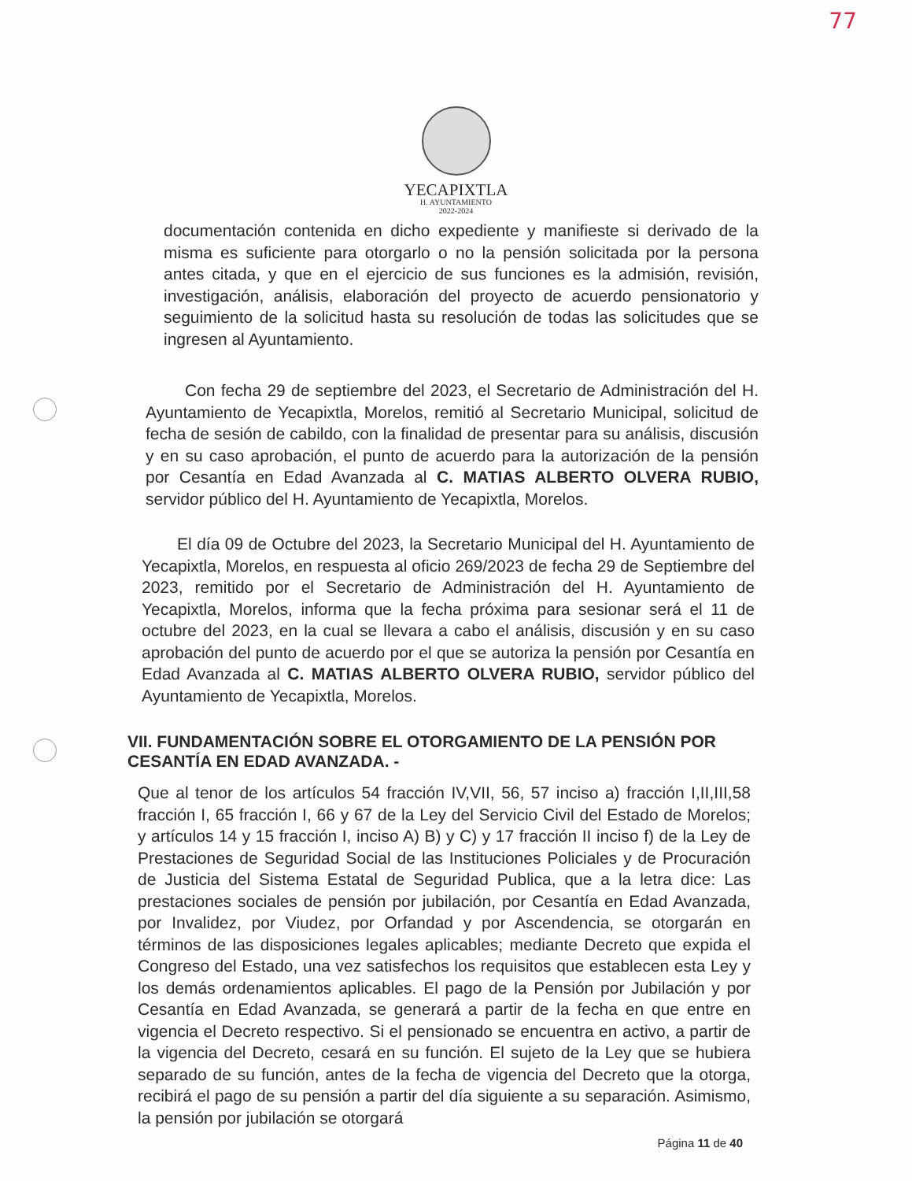77
YECAPIXTLA
H. AYUNTAMIENTO
2022-2024
documentación contenida en dicho expediente y manifieste si derivado de la misma es suficiente para otorgarlo o no la pensión solicitada por la persona antes citada, y que en el ejercicio de sus funciones es la admisión, revisión, investigación, análisis, elaboración del proyecto de acuerdo pensionatorio y seguimiento de la solicitud hasta su resolución de todas las solicitudes que se ingresen al Ayuntamiento.
Con fecha 29 de septiembre del 2023, el Secretario de Administración del H. Ayuntamiento de Yecapixtla, Morelos, remitió al Secretario Municipal, solicitud de fecha de sesión de cabildo, con la finalidad de presentar para su análisis, discusión y en su caso aprobación, el punto de acuerdo para la autorización de la pensión por Cesantía en Edad Avanzada al C. MATIAS ALBERTO OLVERA RUBIO, servidor público del H. Ayuntamiento de Yecapixtla, Morelos.
El día 09 de Octubre del 2023, la Secretario Municipal del H. Ayuntamiento de Yecapixtla, Morelos, en respuesta al oficio 269/2023 de fecha 29 de Septiembre del 2023, remitido por el Secretario de Administración del H. Ayuntamiento de Yecapixtla, Morelos, informa que la fecha próxima para sesionar será el 11 de octubre del 2023, en la cual se llevara a cabo el análisis, discusión y en su caso aprobación del punto de acuerdo por el que se autoriza la pensión por Cesantía en Edad Avanzada al C. MATIAS ALBERTO OLVERA RUBIO, servidor público del Ayuntamiento de Yecapixtla, Morelos.
VII. FUNDAMENTACIÓN SOBRE EL OTORGAMIENTO DE LA PENSIÓN POR CESANTÍA EN EDAD AVANZADA. -
Que al tenor de los artículos 54 fracción IV,VII, 56, 57 inciso a) fracción I,II,III,58 fracción I, 65 fracción I, 66 y 67 de la Ley del Servicio Civil del Estado de Morelos; y artículos 14 y 15 fracción I, inciso A) B) y C) y 17 fracción II inciso f) de la Ley de Prestaciones de Seguridad Social de las Instituciones Policiales y de Procuración de Justicia del Sistema Estatal de Seguridad Publica, que a la letra dice: Las prestaciones sociales de pensión por jubilación, por Cesantía en Edad Avanzada, por Invalidez, por Viudez, por Orfandad y por Ascendencia, se otorgarán en términos de las disposiciones legales aplicables; mediante Decreto que expida el Congreso del Estado, una vez satisfechos los requisitos que establecen esta Ley y los demás ordenamientos aplicables. El pago de la Pensión por Jubilación y por Cesantía en Edad Avanzada, se generará a partir de la fecha en que entre en vigencia el Decreto respectivo. Si el pensionado se encuentra en activo, a partir de la vigencia del Decreto, cesará en su función. El sujeto de la Ley que se hubiera separado de su función, antes de la fecha de vigencia del Decreto que la otorga, recibirá el pago de su pensión a partir del día siguiente a su separación. Asimismo, la pensión por jubilación se otorgará
Página 11 de 40